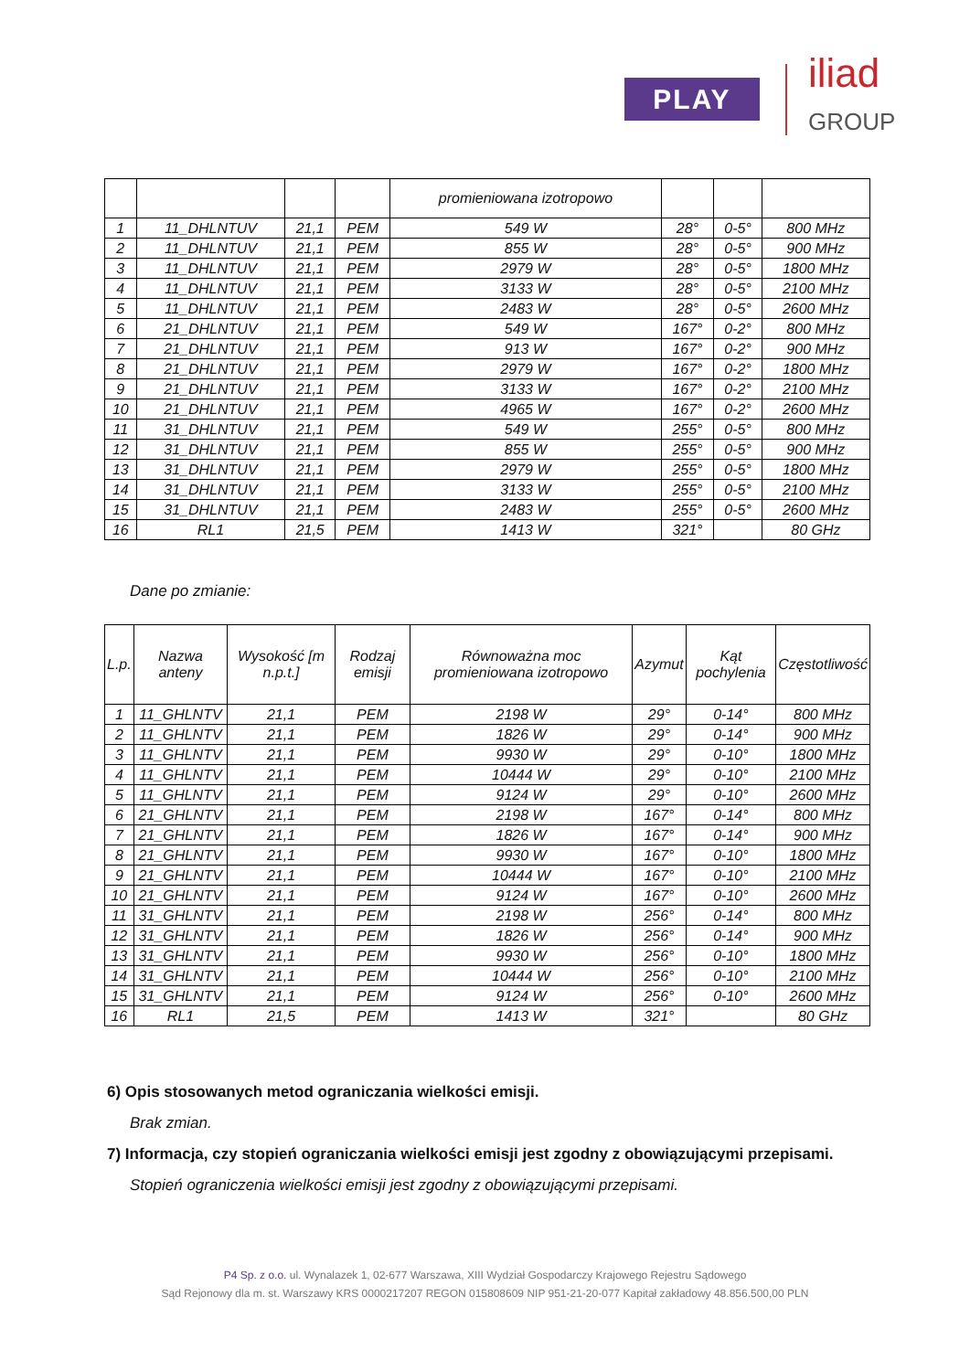PLAY iliad
GROUP
| | | | | promieniowana izotropowo | | | |
| 1 | 11_DHLNTUV | 21,1 | PEM | 549 W | 28° | 0-5° | 800 MHz |
| 2 | 11_DHLNTUV | 21,1 | PEM | 855 W | 28° | 0-5° | 900 MHz |
| 3 | 11_DHLNTUV | 21,1 | PEM | 2979 W | 28° | 0-5° | 1800 MHz |
| 4 | 11_DHLNTUV | 21,1 | PEM | 3133 W | 28° | 0-5° | 2100 MHz |
| 5 | 11_DHLNTUV | 21,1 | PEM | 2483 W | 28° | 0-5° | 2600 MHz |
| 6 | 21_DHLNTUV | 21,1 | PEM | 549 W | 167° | 0-2° | 800 MHz |
| 7 | 21_DHLNTUV | 21,1 | PEM | 913 W | 167° | 0-2° | 900 MHz |
| 8 | 21_DHLNTUV | 21,1 | PEM | 2979 W | 167° | 0-2° | 1800 MHz |
| 9 | 21_DHLNTUV | 21,1 | PEM | 3133 W | 167° | 0-2° | 2100 MHz |
| 10 | 21_DHLNTUV | 21,1 | PEM | 4965 W | 167° | 0-2° | 2600 MHz |
| 11 | 31_DHLNTUV | 21,1 | PEM | 549 W | 255° | 0-5° | 800 MHz |
| 12 | 31_DHLNTUV | 21,1 | PEM | 855 W | 255° | 0-5° | 900 MHz |
| 13 | 31_DHLNTUV | 21,1 | PEM | 2979 W | 255° | 0-5° | 1800 MHz |
| 14 | 31_DHLNTUV | 21,1 | PEM | 3133 W | 255° | 0-5° | 2100 MHz |
| 15 | 31_DHLNTUV | 21,1 | PEM | 2483 W | 255° | 0-5° | 2600 MHz |
| 16 | RL1 | 21,5 | PEM | 1413 W | 321° | | 80 GHz |
Dane po zmianie:
| L.p. | Nazwa anteny | Wysokość [m n.p.t.] | Rodzaj emisji | Równoważna moc promieniowana izotropowo | Azymut | Kąt pochylenia | Częstotliwość |
| --- | --- | --- | --- | --- | --- | --- | --- |
| 1 | 11_GHLNTV | 21,1 | PEM | 2198 W | 29° | 0-14° | 800 MHz |
| 2 | 11_GHLNTV | 21,1 | PEM | 1826 W | 29° | 0-14° | 900 MHz |
| 3 | 11_GHLNTV | 21,1 | PEM | 9930 W | 29° | 0-10° | 1800 MHz |
| 4 | 11_GHLNTV | 21,1 | PEM | 10444 W | 29° | 0-10° | 2100 MHz |
| 5 | 11_GHLNTV | 21,1 | PEM | 9124 W | 29° | 0-10° | 2600 MHz |
| 6 | 21_GHLNTV | 21,1 | PEM | 2198 W | 167° | 0-14° | 800 MHz |
| 7 | 21_GHLNTV | 21,1 | PEM | 1826 W | 167° | 0-14° | 900 MHz |
| 8 | 21_GHLNTV | 21,1 | PEM | 9930 W | 167° | 0-10° | 1800 MHz |
| 9 | 21_GHLNTV | 21,1 | PEM | 10444 W | 167° | 0-10° | 2100 MHz |
| 10 | 21_GHLNTV | 21,1 | PEM | 9124 W | 167° | 0-10° | 2600 MHz |
| 11 | 31_GHLNTV | 21,1 | PEM | 2198 W | 256° | 0-14° | 800 MHz |
| 12 | 31_GHLNTV | 21,1 | PEM | 1826 W | 256° | 0-14° | 900 MHz |
| 13 | 31_GHLNTV | 21,1 | PEM | 9930 W | 256° | 0-10° | 1800 MHz |
| 14 | 31_GHLNTV | 21,1 | PEM | 10444 W | 256° | 0-10° | 2100 MHz |
| 15 | 31_GHLNTV | 21,1 | PEM | 9124 W | 256° | 0-10° | 2600 MHz |
| 16 | RL1 | 21,5 | PEM | 1413 W | 321° | | 80 GHz |
6) Opis stosowanych metod ograniczania wielkości emisji.
Brak zmian.
7) Informacja, czy stopień ograniczania wielkości emisji jest zgodny z obowiązującymi przepisami.
Stopień ograniczenia wielkości emisji jest zgodny z obowiązującymi przepisami.
P4 Sp. z o.o. ul. Wynalazek 1, 02-677 Warszawa, XIII Wydział Gospodarczy Krajowego Rejestru Sądowego
Sąd Rejonowy dla m. st. Warszawy KRS 0000217207 REGON 015808609 NIP 951-21-20-077 Kapitał zakładowy 48.856.500,00 PLN